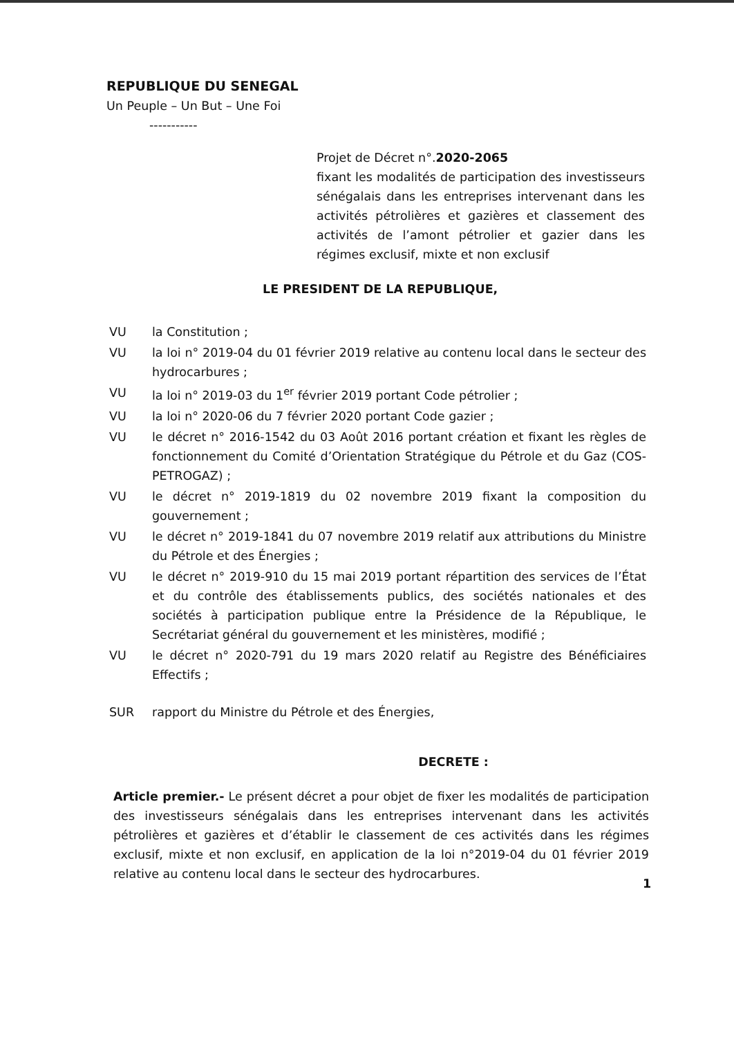REPUBLIQUE DU SENEGAL
Un Peuple – Un But – Une Foi
-----------
Projet de Décret n°.2020-2065
fixant les modalités de participation des investisseurs sénégalais dans les entreprises intervenant dans les activités pétrolières et gazières et classement des activités de l’amont pétrolier et gazier dans les régimes exclusif, mixte et non exclusif
LE PRESIDENT DE LA REPUBLIQUE,
VU la Constitution ;
VU la loi n° 2019-04 du 01 février 2019 relative au contenu local dans le secteur des hydrocarbures ;
VU la loi n° 2019-03 du 1<sup>er</sup> février 2019 portant Code pétrolier ;
VU la loi n° 2020-06 du 7 février 2020 portant Code gazier ;
VU le décret n° 2016-1542 du 03 Août 2016 portant création et fixant les règles de fonctionnement du Comité d’Orientation Stratégique du Pétrole et du Gaz (COS-PETROGAZ) ;
VU le décret n° 2019-1819 du 02 novembre 2019 fixant la composition du gouvernement ;
VU le décret n° 2019-1841 du 07 novembre 2019 relatif aux attributions du Ministre du Pétrole et des Énergies ;
VU le décret n° 2019-910 du 15 mai 2019 portant répartition des services de l’État et du contrôle des établissements publics, des sociétés nationales et des sociétés à participation publique entre la Présidence de la République, le Secrétariat général du gouvernement et les ministères, modifié ;
VU le décret n° 2020-791 du 19 mars 2020 relatif au Registre des Bénéficiaires Effectifs ;
SUR rapport du Ministre du Pétrole et des Énergies,
DECRETE :
Article premier.- Le présent décret a pour objet de fixer les modalités de participation des investisseurs sénégalais dans les entreprises intervenant dans les activités pétrolières et gazières et d’établir le classement de ces activités dans les régimes exclusif, mixte et non exclusif, en application de la loi n°2019-04 du 01 février 2019 relative au contenu local dans le secteur des hydrocarbures.
1